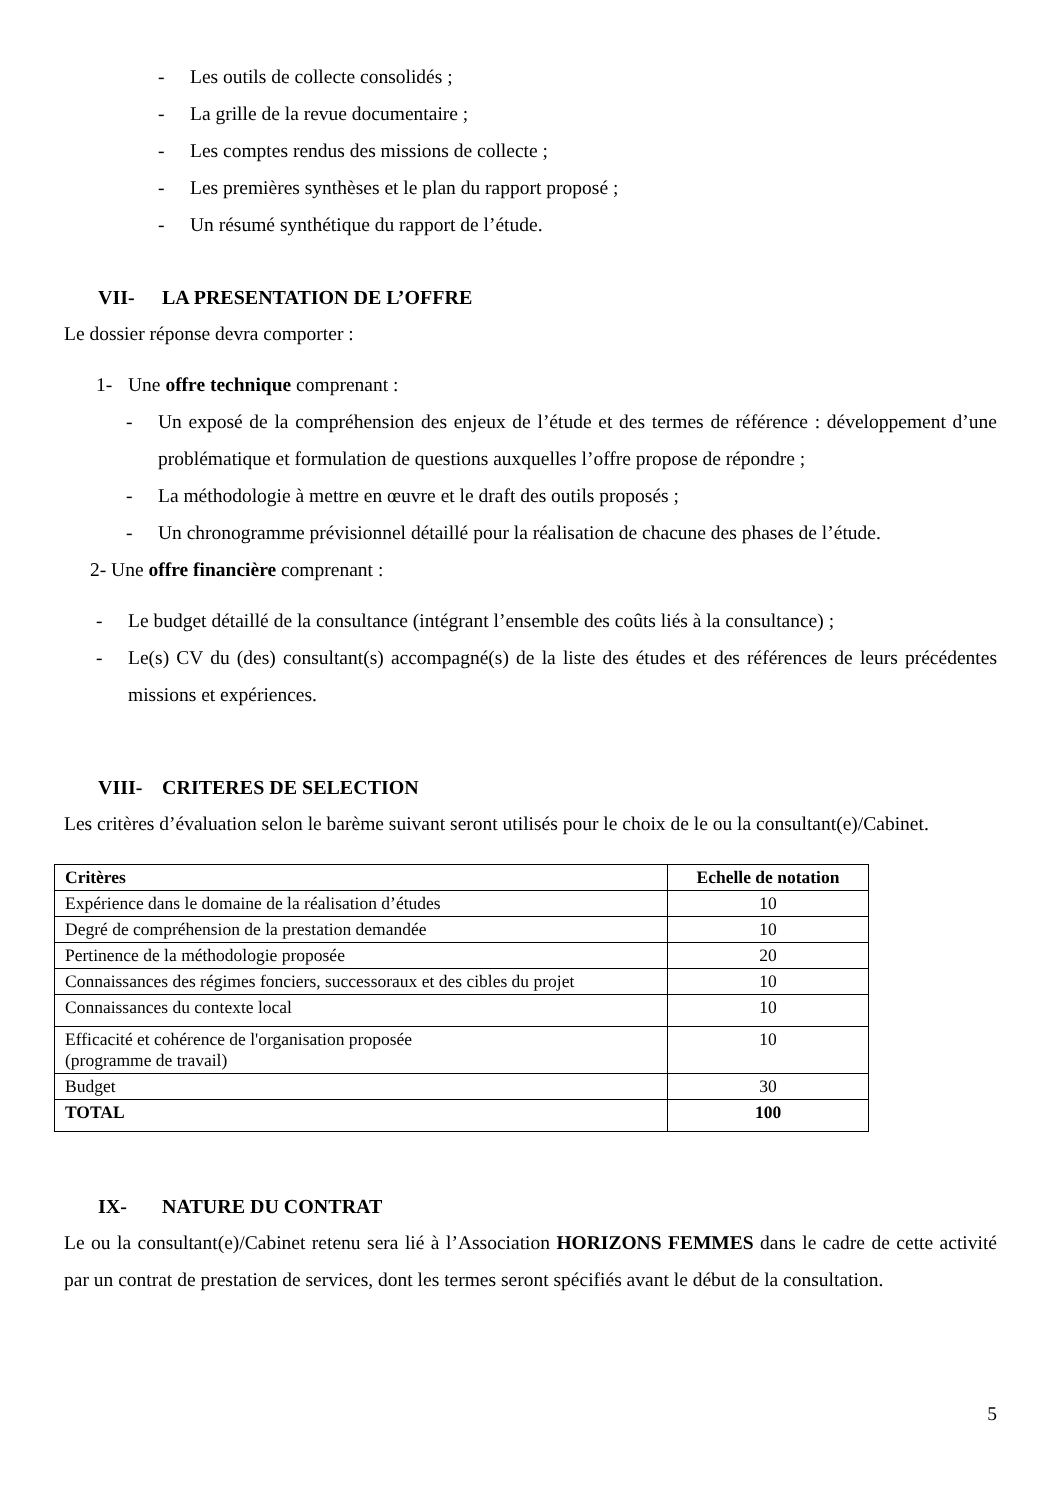- Les outils de collecte consolidés ;
- La grille de la revue documentaire ;
- Les comptes rendus des missions de collecte ;
- Les premières synthèses et le plan du rapport proposé ;
- Un résumé synthétique du rapport de l’étude.
VII- LA PRESENTATION DE L’OFFRE
Le dossier réponse devra comporter :
1- Une offre technique comprenant :
- Un exposé de la compréhension des enjeux de l’étude et des termes de référence : développement d’une problématique et formulation de questions auxquelles l’offre propose de répondre ;
- La méthodologie à mettre en œuvre et le draft des outils proposés ;
- Un chronogramme prévisionnel détaillé pour la réalisation de chacune des phases de l’étude.
2- Une offre financière comprenant :
- Le budget détaillé de la consultance (intégrant l’ensemble des coûts liés à la consultance) ;
- Le(s) CV du (des) consultant(s) accompagné(s) de la liste des études et des références de leurs précédentes missions et expériences.
VIII- CRITERES DE SELECTION
Les critères d’évaluation selon le barème suivant seront utilisés pour le choix de le ou la consultant(e)/Cabinet.
| Critères | Echelle de notation |
| --- | --- |
| Expérience dans le domaine de la réalisation d’études | 10 |
| Degré de compréhension de la prestation demandée | 10 |
| Pertinence de la méthodologie proposée | 20 |
| Connaissances des régimes fonciers, successoraux et des cibles du projet | 10 |
| Connaissances du contexte local | 10 |
| Efficacité et cohérence de l'organisation proposée (programme de travail) | 10 |
| Budget | 30 |
| TOTAL | 100 |
IX- NATURE DU CONTRAT
Le ou la consultant(e)/Cabinet retenu sera lié à l’Association HORIZONS FEMMES dans le cadre de cette activité par un contrat de prestation de services, dont les termes seront spécifiés avant le début de la consultation.
5